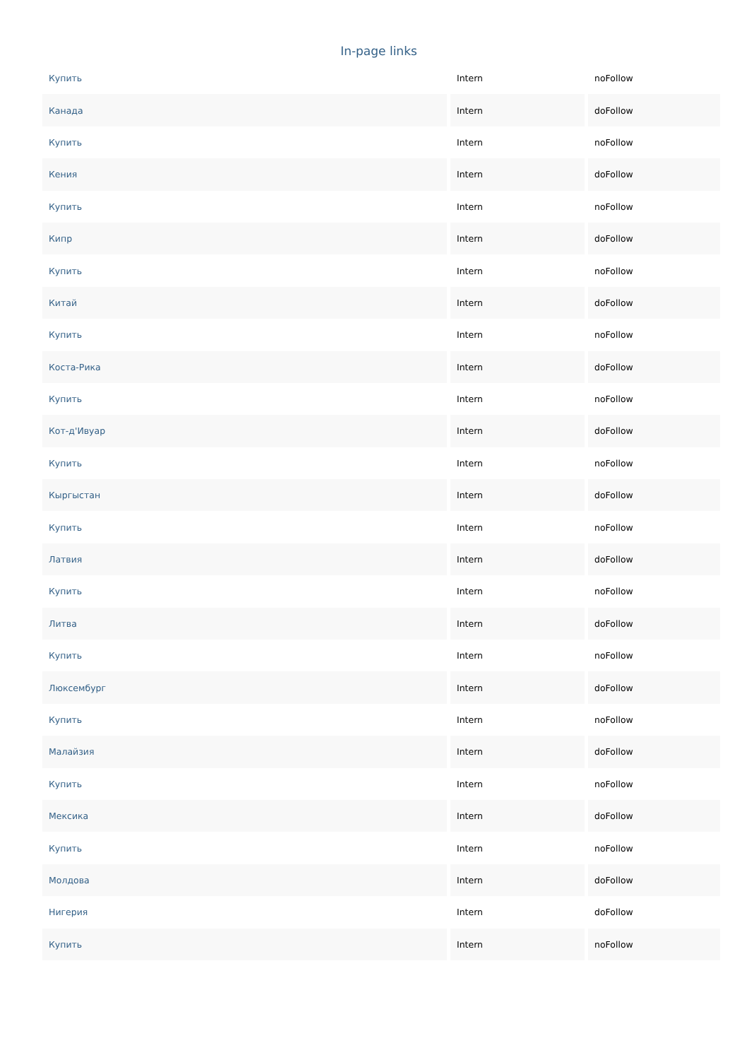In-page links
| Купить | Intern | noFollow |
| Канада | Intern | doFollow |
| Купить | Intern | noFollow |
| Кения | Intern | doFollow |
| Купить | Intern | noFollow |
| Кипр | Intern | doFollow |
| Купить | Intern | noFollow |
| Китай | Intern | doFollow |
| Купить | Intern | noFollow |
| Коста-Рика | Intern | doFollow |
| Купить | Intern | noFollow |
| Кот-д'Ивуар | Intern | doFollow |
| Купить | Intern | noFollow |
| Кыргыстан | Intern | doFollow |
| Купить | Intern | noFollow |
| Латвия | Intern | doFollow |
| Купить | Intern | noFollow |
| Литва | Intern | doFollow |
| Купить | Intern | noFollow |
| Люксембург | Intern | doFollow |
| Купить | Intern | noFollow |
| Малайзия | Intern | doFollow |
| Купить | Intern | noFollow |
| Мексика | Intern | doFollow |
| Купить | Intern | noFollow |
| Молдова | Intern | doFollow |
| Нигерия | Intern | doFollow |
| Купить | Intern | noFollow |